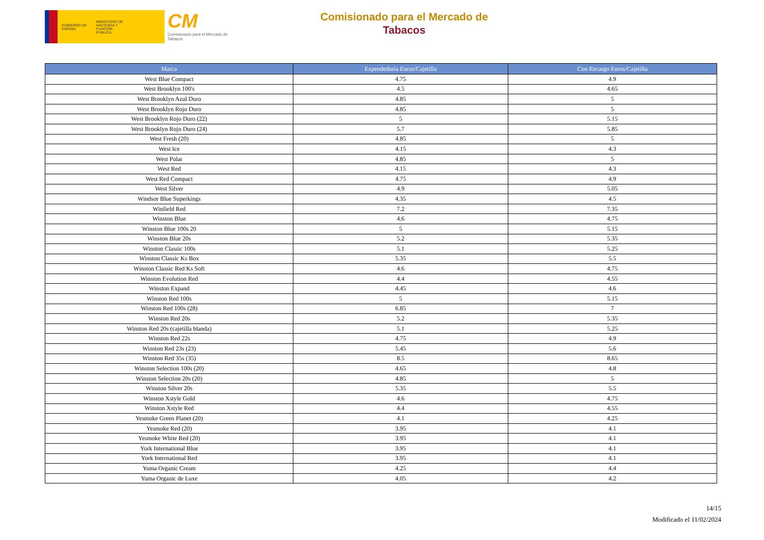GOBIERNO DE ESPAÑA
MINISTERIO DE HACIENDA Y FUNCIÓN PÚBLICA
CM
Comisionado para el Mercado de Tabacos
Comisionado para el Mercado de
Tabacos
| Marca | Expendeduría Euros/Cajetilla | Con Recargo Euros/Cajetilla |
| --- | --- | --- |
| West Blue Compact | 4.75 | 4.9 |
| West Brooklyn 100's | 4.5 | 4.65 |
| West Brooklyn Azul Duro | 4.85 | 5 |
| West Brooklyn Rojo Duro | 4.85 | 5 |
| West Brooklyn Rojo Duro (22) | 5 | 5.15 |
| West Brooklyn Rojo Duro (24) | 5.7 | 5.85 |
| West Fresh (20) | 4.85 | 5 |
| West Ice | 4.15 | 4.3 |
| West Polar | 4.85 | 5 |
| West Red | 4.15 | 4.3 |
| West Red Compact | 4.75 | 4.9 |
| West Silver | 4.9 | 5.05 |
| Windsor Blue Superkings | 4.35 | 4.5 |
| Winfield Red | 7.2 | 7.35 |
| Winston Blue | 4.6 | 4.75 |
| Winston Blue 100s 20 | 5 | 5.15 |
| Winston Blue 20s | 5.2 | 5.35 |
| Winston Classic 100s | 5.1 | 5.25 |
| Winston Classic Ks Box | 5.35 | 5.5 |
| Winston Classic Red Ks Soft | 4.6 | 4.75 |
| Winston Evolution Red | 4.4 | 4.55 |
| Winston Expand | 4.45 | 4.6 |
| Winston Red 100s | 5 | 5.15 |
| Winston Red 100s (28) | 6.85 | 7 |
| Winston Red 20s | 5.2 | 5.35 |
| Winston Red 20s (cajetilla blanda) | 5.1 | 5.25 |
| Winston Red 22s | 4.75 | 4.9 |
| Winston Red 23s (23) | 5.45 | 5.6 |
| Winston Red 35s (35) | 8.5 | 8.65 |
| Winston Selection 100s (20) | 4.65 | 4.8 |
| Winston Selection 20s (20) | 4.85 | 5 |
| Winston Silver 20s | 5.35 | 5.5 |
| Winston Xstyle Gold | 4.6 | 4.75 |
| Winston Xstyle Red | 4.4 | 4.55 |
| Yesmoke Green Planet (20) | 4.1 | 4.25 |
| Yesmoke Red (20) | 3.95 | 4.1 |
| Yesmoke White Red (20) | 3.95 | 4.1 |
| York International Blue | 3.95 | 4.1 |
| York International Red | 3.95 | 4.1 |
| Yuma Organic Cream | 4.25 | 4.4 |
| Yuma Organic de Luxe | 4.05 | 4.2 |
14/15
Modificado el 11/02/2024